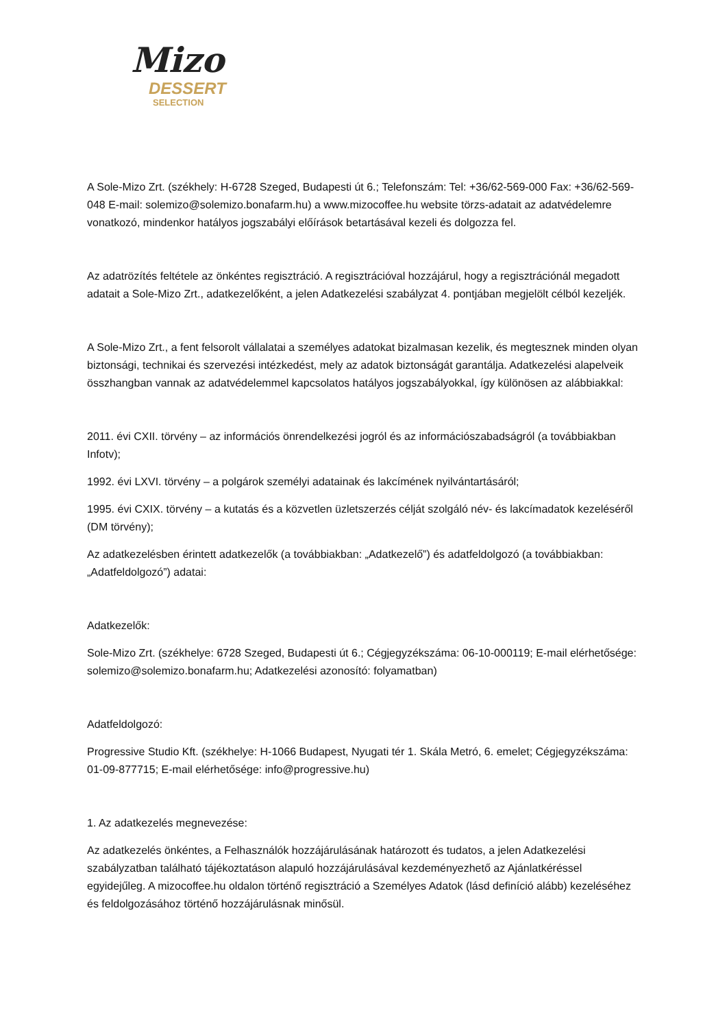Mizo
DESSERT
SELECTION
A Sole-Mizo Zrt. (székhely: H-6728 Szeged, Budapesti út 6.; Telefonszám: Tel: +36/62-569-000 Fax: +36/62-569-048 E-mail: solemizo@solemizo.bonafarm.hu) a www.mizocoffee.hu website törzs-adatait az adatvédelemre vonatkozó, mindenkor hatályos jogszabályi előírások betartásával kezeli és dolgozza fel.
Az adatrözítés feltétele az önkéntes regisztráció. A regisztrációval hozzájárul, hogy a regisztrációnál megadott adatait a Sole-Mizo Zrt., adatkezelőként, a jelen Adatkezelési szabályzat 4. pontjában megjelölt célból kezeljék.
A Sole-Mizo Zrt., a fent felsorolt vállalatai a személyes adatokat bizalmasan kezelik, és megtesznek minden olyan biztonsági, technikai és szervezési intézkedést, mely az adatok biztonságát garantálja. Adatkezelési alapelveik összhangban vannak az adatvédelemmel kapcsolatos hatályos jogszabályokkal, így különösen az alábbiakkal:
2011. évi CXII. törvény – az információs önrendelkezési jogról és az információszabadságról (a továbbiakban Infotv);
1992. évi LXVI. törvény – a polgárok személyi adatainak és lakcímének nyilvántartásáról;
1995. évi CXIX. törvény – a kutatás és a közvetlen üzletszerzés célját szolgáló név- és lakcímadatok kezeléséről (DM törvény);
Az adatkezelésben érintett adatkezelők (a továbbiakban: „Adatkezelő”) és adatfeldolgozó (a továbbiakban: „Adatfeldolgozó”) adatai:
Adatkezelők:
Sole-Mizo Zrt. (székhelye: 6728 Szeged, Budapesti út 6.; Cégjegyzékszáma: 06-10-000119; E-mail elérhetősége: solemizo@solemizo.bonafarm.hu; Adatkezelési azonosító: folyamatban)
Adatfeldolgozó:
Progressive Studio Kft. (székhelye: H-1066 Budapest, Nyugati tér 1. Skála Metró, 6. emelet; Cégjegyzékszáma: 01-09-877715; E-mail elérhetősége: info@progressive.hu)
1. Az adatkezelés megnevezése:
Az adatkezelés önkéntes, a Felhasználók hozzájárulásának határozott és tudatos, a jelen Adatkezelési szabályzatban található tájékoztatáson alapuló hozzájárulásával kezdeményezhető az Ajánlatkéréssel egyidejűleg. A mizocoffee.hu oldalon történő regisztráció a Személyes Adatok (lásd definíció alább) kezeléséhez és feldolgozásához történő hozzájárulásnak minősül.